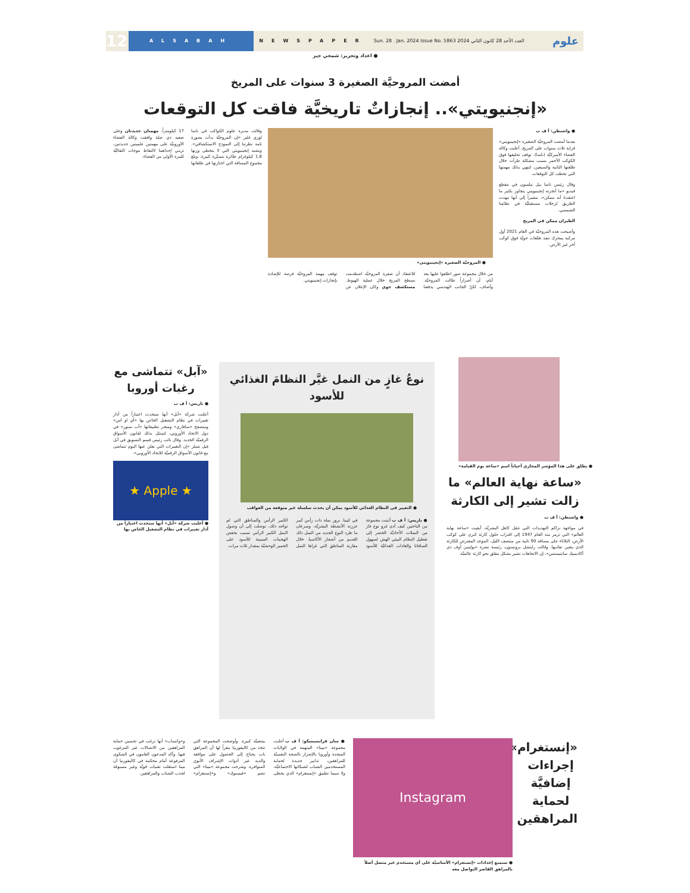12
ALSABAH
NEWSPAPER
Sun. 28 . Jan. 2024 Issue No. 5863 العدد الأحد 28 كانون الثاني 2024
علوم
● اعداد وتحرير: شمخي جبر
أمضت المروحيَّة الصغيرة 3 سنوات على المريخ
«إنجنيويتي».. إنجازاتٌ تاريخيَّة فاقت كل التوقعات
● واشنطن: أ ف ب
بعدما أمضت المروحيَّة الصغيرة «إنجينيويتي» قرابة ثلاث سنوات على المريخ، أعلنت وكالة الفضاء الأميركيَّة (ناسا)، توقف تحليقها فوق الكوكب الأحمر بسبب مشكلة طرأت خلال طلعتها الثانية والسبعين، لتنهي بذلك مهمتها التي تخطت كل التوقعات.
وقال رئيس ناسا بيل نيلسون في مقطع فيديو «ما أنجزته إنجينيويتي يتجاوز بكثير ما اعتقدنا أنه ممكن»، مشيراً إلى أنها مهدت الطريق لرحلات مستقبليَّة في نظامنا الشمسي.
الطيران ممكن في المريخ
وأصبحت هذه المروحيَّة في العام 2021 أول مركبة بمحرك تنفذ طلعات جويَّة فوق كوكب آخر غير الأرض.
● المروحيَّة الصغيرة «إنجينيويتي»
وقالت مديرة علوم الكواكب في ناسا لوري غليز «إن المروحيَّة بدأت بصورة تامة نظرتنا إلى النموذج الاستكشافي». وتشبه إنجينيويتي التي لا يتخطى وزنها 1,8 كيلوغرام طائرة مسيَّرة كبيرة. وبلغ مجموع المسافة التي اجتازتها في طلعاتها 17 كيلومتراً. مهمتان جديدتان وعلى صعيد ذي صلة وافقت وكالة الفضاء الأوروبيَّة على مهمتين علميتين جديدتين، ترمي إحداهما لالتقاط موجات الثقاليَّة للمرة الأولى من الفضاء.
من خلال مجموعة صور اطلعوا عليها بعد أيام، أن أضراراً طالت المروحيَّة. وأضاف، لكنَّ الجانب الهندسي يدفعنا للاعتقاد أن شفرة المروحيَّة اصطدمت بسطح المريخ خلال عملية الهبوط. مستكشف جوي وكان الإعلان عن توقف مهمة المروحيَّة فرصة للإشادة بإنجازات إنجينيويتي.
● يطلق على هذا المؤشر المجازي أحياناً اسم «ساعة يوم القيامة»
«ساعة نهاية العالم» ما زالت تشير إلى الكارثة
● واشنطن: أ ف ب
في مواجهة تراكم التهديدات التي تثقل كاهل البشريَّة، أبقيت «ساعة نهاية العالم» التي ترمز منذ العام 1947 إلى اقتراب حلول كارثة كبرى على كوكب الأرض، الثلاثاء على مسافة 90 ثانية من منتصف الليل، الموعد المفترض للكارثة الذي يتعين تفاديها. وقالت رايتشل برونسون، رئيسة نشرة «بوليتين أوف ذي أكاديميك سانتيستس»، إن الاتجاهات تشير بشكل مقلق نحو كارثة عالميَّة.
نوعُ غازٍ من النمل غيَّر النظامَ الغذائي للأسود
● التغيير في النظام الغذائي للأسود يمكن أن يحدث سلسلة غير متوقعة من العواقب
● باريس: أ ف ب أثبتت مجموعة من الباحثين كيف أدى غزو نوع غاز من النملات الأحاديَّة الخضر إلى تعطيل النظام البيئي الهش لسهول السافانا والعادات الغذائيَّة للأسود في كينيا. بروز نملة ذات رأس كبير عززته الأنشطة البشريَّة، وسرعان ما طرد النوع الجديد من النمل ذلك القديم من أشجار الأكاسيا. خلال مقارنة المناطق التي غزاها النمل الكبير الرأس والمناطق التي لم تواجه ذلك، توصلت إلى أن وصول النمل الكبير الرأس تسبب بخفض الهجمات المميتة للأسود على الحمير الوحشيَّة بمقدار ثلاث مرات.
«آبل» تتماشى مع رغبات أوروبا
● باريس: أ ف ب
أعلنت شركة «آبل» أنها ستحدث اعتباراً من آذار تغييرات في نظام التشغيل الخاص بها «آي او اس» ومتصفح «سافاري» ومتجر تطبيقاتها «آب ستور» في دول الاتحاد الأوروبي، لتمتثل بذلك لقانون الأسواق الرقميَّة الجديد. وقال نائب رئيس قسم التسويق في آبل فيل شيلر «إن التغييرات التي نعلن عنها اليوم تتماشى مع قانون الأسواق الرقميَّة للاتحاد الأوروبي».
★ Apple ★
● أعلنت شركة «آبل» أنها ستحدث اعتباراً من آذار تغييرات في نظام التشغيل الخاص بها
«إنستغرام»: إجراءات إضافيَّة لحماية المراهقين
Instagram
● ستمنع إعدادات «إنستغرام» الأساسيَّة على أي مستخدم غير متصل أصلاً بالمراهق القاصر التواصل معه
● سان فرانسيسكو: أ ف ب أعلنت مجموعة «ميتا» المتهمة في الولايات المتحدة وأوروبا بالإضرار بالصحة النفسيَّة للمراهقين، تدابير جديدة لحماية المستخدمين الشباب لشبكاتها الاجتماعيَّة، ولا سيما تطبيق «إنستغرام» الذي يحظى بشعبيَّة كبيرة. وأوضحت المجموعة التي تتخذ من كاليفورنيا مقراً لها أن المراهق بات يحتاج إلى الحصول على موافقة والديه عبر أدوات الإشراف الأبوي المتوافرة. وشرحت مجموعة «ميتا» التي تضم «فيسبوك» و«إنستغرام» و«واتساب» أنها ترغب في تحسين حماية المراهقين من الاتصالات غير المرغوب فيها. وأكد المدعون العامون في الشكوى المرفوعة أمام محكمة في كاليفورنيا أن ميتا استغلت تقنيات قويَّة وغير مسبوقة لجذب الشباب والمراهقين.